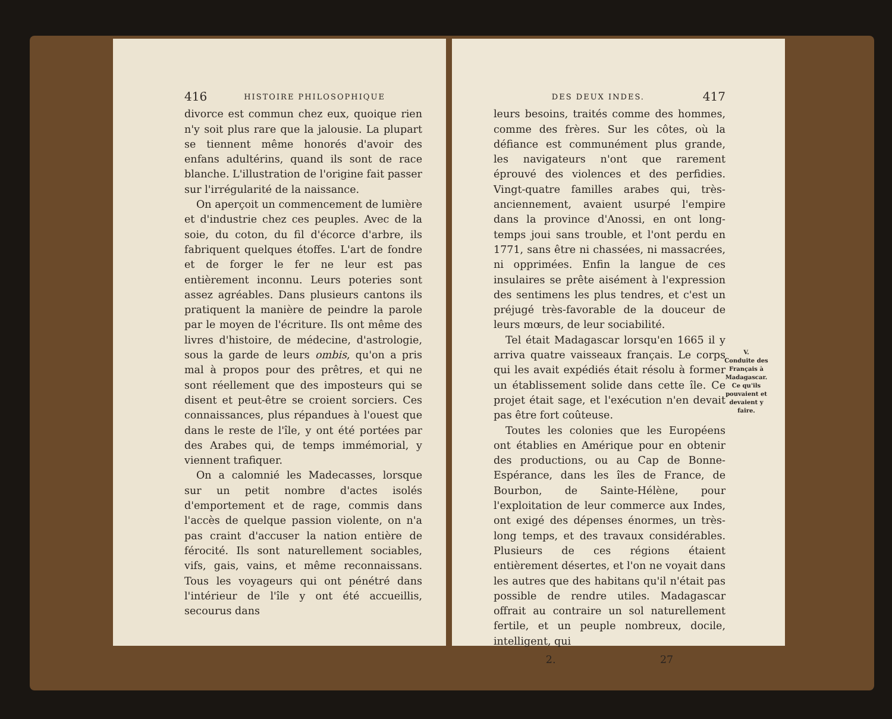416 HISTOIRE PHILOSOPHIQUE
divorce est commun chez eux, quoique rien n'y soit plus rare que la jalousie. La plupart se tiennent même honorés d'avoir des enfans adultérins, quand ils sont de race blanche. L'illustration de l'origine fait passer sur l'irrégularité de la naissance.
On aperçoit un commencement de lumière et d'industrie chez ces peuples. Avec de la soie, du coton, du fil d'écorce d'arbre, ils fabriquent quelques étoffes. L'art de fondre et de forger le fer ne leur est pas entièrement inconnu. Leurs poteries sont assez agréables. Dans plusieurs cantons ils pratiquent la manière de peindre la parole par le moyen de l'écriture. Ils ont même des livres d'histoire, de médecine, d'astrologie, sous la garde de leurs ombis, qu'on a pris mal à propos pour des prêtres, et qui ne sont réellement que des imposteurs qui se disent et peut-être se croient sorciers. Ces connaissances, plus répandues à l'ouest que dans le reste de l'île, y ont été portées par des Arabes qui, de temps immémorial, y viennent trafiquer.
On a calomnié les Madecasses, lorsque sur un petit nombre d'actes isolés d'emportement et de rage, commis dans l'accès de quelque passion violente, on n'a pas craint d'accuser la nation entière de férocité. Ils sont naturellement sociables, vifs, gais, vains, et même reconnaissans. Tous les voyageurs qui ont pénétré dans l'intérieur de l'île y ont été accueillis, secourus dans
DES DEUX INDES. 417
leurs besoins, traités comme des hommes, comme des frères. Sur les côtes, où la défiance est communément plus grande, les navigateurs n'ont que rarement éprouvé des violences et des perfidies. Vingt-quatre familles arabes qui, très-anciennement, avaient usurpé l'empire dans la province d'Anossi, en ont long-temps joui sans trouble, et l'ont perdu en 1771, sans être ni chassées, ni massacrées, ni opprimées. Enfin la langue de ces insulaires se prête aisément à l'expression des sentimens les plus tendres, et c'est un préjugé très-favorable de la douceur de leurs mœurs, de leur sociabilité.
Tel était Madagascar lorsqu'en 1665 il y arriva quatre vaisseaux français. Le corps qui les avait expédiés était résolu à former un établissement solide dans cette île. Ce projet était sage, et l'exécution n'en devait pas être fort coûteuse.
V.
Conduite des Français à Madagascar. Ce qu'ils pouvaient et devaient y faire.
Toutes les colonies que les Européens ont établies en Amérique pour en obtenir des productions, ou au Cap de Bonne-Espérance, dans les îles de France, de Bourbon, de Sainte-Hélène, pour l'exploitation de leur commerce aux Indes, ont exigé des dépenses énormes, un très-long temps, et des travaux considérables. Plusieurs de ces régions étaient entièrement désertes, et l'on ne voyait dans les autres que des habitans qu'il n'était pas possible de rendre utiles. Madagascar offrait au contraire un sol naturellement fertile, et un peuple nombreux, docile, intelligent, qui
2. 27